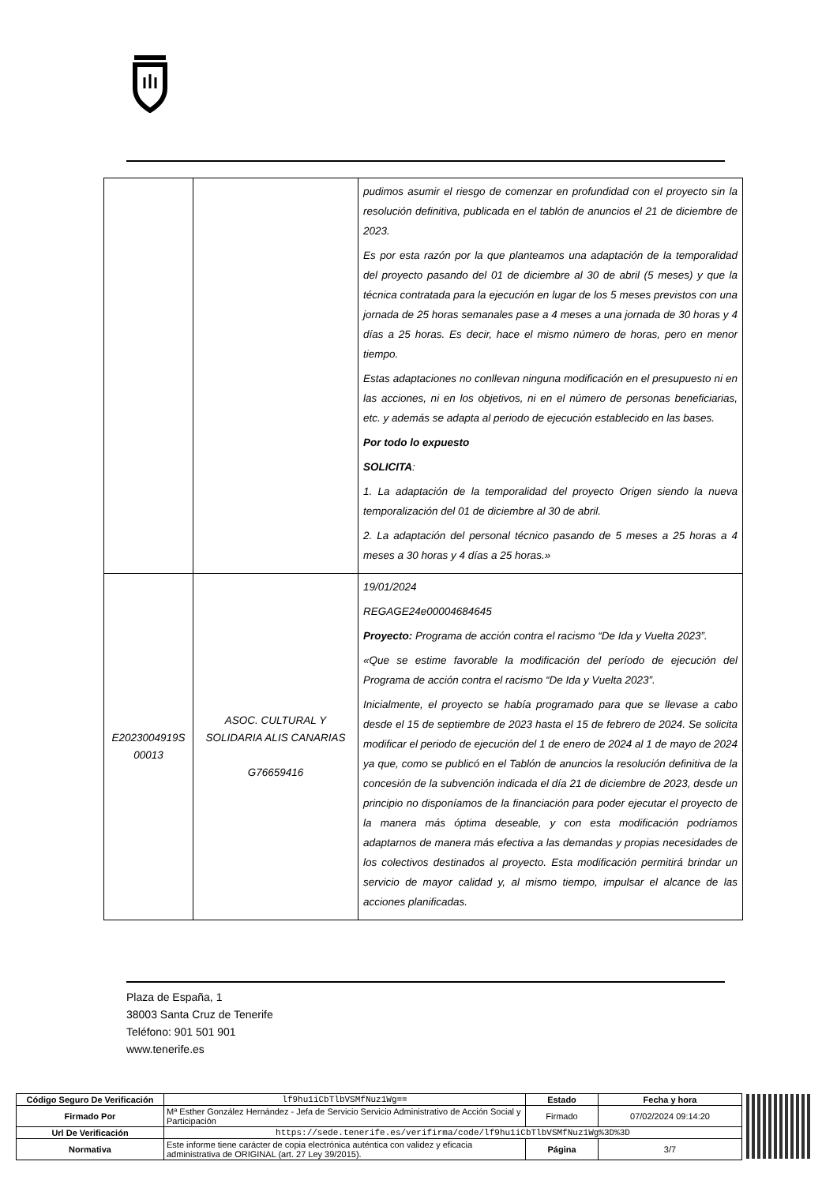| | | pudimos asumir el riesgo de comenzar en profundidad con el proyecto sin la resolución definitiva, publicada en el tablón de anuncios el 21 de diciembre de 2023. Es por esta razón por la que planteamos una adaptación de la temporalidad del proyecto pasando del 01 de diciembre al 30 de abril (5 meses) y que la técnica contratada para la ejecución en lugar de los 5 meses previstos con una jornada de 25 horas semanales pase a 4 meses a una jornada de 30 horas y 4 días a 25 horas. Es decir, hace el mismo número de horas, pero en menor tiempo. Estas adaptaciones no conllevan ninguna modificación en el presupuesto ni en las acciones, ni en los objetivos, ni en el número de personas beneficiarias, etc. y además se adapta al periodo de ejecución establecido en las bases. Por todo lo expuesto SOLICITA : 1. La adaptación de la temporalidad del proyecto Origen siendo la nueva temporalización del 01 de diciembre al 30 de abril. 2. La adaptación del personal técnico pasando de 5 meses a 25 horas a 4 meses a 30 horas y 4 días a 25 horas.» |
| E2023004919S 00013 | ASOC. CULTURAL Y SOLIDARIA ALIS CANARIAS G76659416 | 19/01/2024 REGAGE24e00004684645 Proyecto: Programa de acción contra el racismo “De Ida y Vuelta 2023”. «Que se estime favorable la modificación del período de ejecución del Programa de acción contra el racismo “De Ida y Vuelta 2023”. Inicialmente, el proyecto se había programado para que se llevase a cabo desde el 15 de septiembre de 2023 hasta el 15 de febrero de 2024. Se solicita modificar el periodo de ejecución del 1 de enero de 2024 al 1 de mayo de 2024 ya que, como se publicó en el Tablón de anuncios la resolución definitiva de la concesión de la subvención indicada el día 21 de diciembre de 2023, desde un principio no disponíamos de la financiación para poder ejecutar el proyecto de la manera más óptima deseable, y con esta modificación podríamos adaptarnos de manera más efectiva a las demandas y propias necesidades de los colectivos destinados al proyecto. Esta modificación permitirá brindar un servicio de mayor calidad y, al mismo tiempo, impulsar el alcance de las acciones planificadas. |
Plaza de España, 1
38003 Santa Cruz de Tenerife
Teléfono: 901 501 901
www.tenerife.es
| Código Seguro De Verificación | lf9hu1iCbTlbVSMfNuz1Wg== | Estado | Fecha y hora |
| Firmado Por | Mª Esther González Hernández - Jefa de Servicio Servicio Administrativo de Acción Social y Participación | Firmado | 07/02/2024 09:14:20 |
| Url De Verificación | https://sede.tenerife.es/verifirma/code/lf9hu1iCbTlbVSMfNuz1Wg%3D%3D | | |
| Normativa | Este informe tiene carácter de copia electrónica auténtica con validez y eficacia administrativa de ORIGINAL (art. 27 Ley 39/2015). | Página | 3/7 |